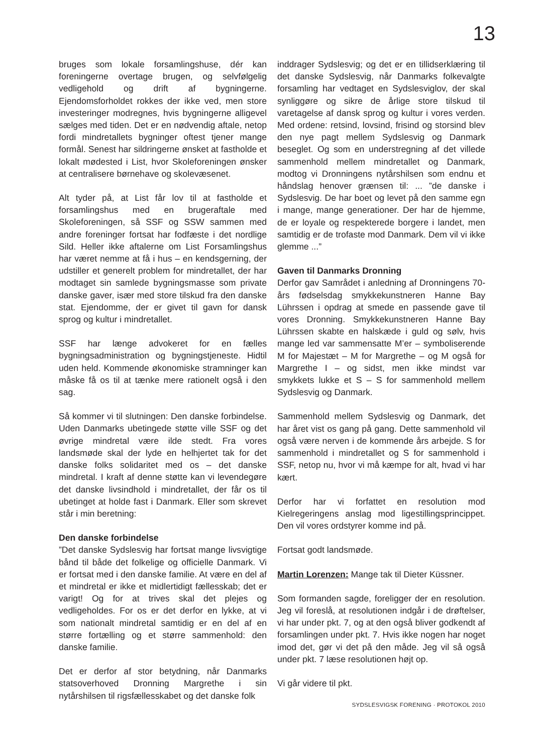13
bruges som lokale forsamlingshuse, dér kan foreningerne overtage brugen, og selvfølgelig vedligehold og drift af bygningerne. Ejendomsforholdet rokkes der ikke ved, men store investeringer modregnes, hvis bygningerne alligevel sælges med tiden. Det er en nødvendig aftale, netop fordi mindretallets bygninger oftest tjener mange formål. Senest har sildringerne ønsket at fastholde et lokalt mødested i List, hvor Skoleforeningen ønsker at centralisere børnehave og skolevæsenet.
Alt tyder på, at List får lov til at fastholde et forsamlingshus med en brugeraftale med Skoleforeningen, så SSF og SSW sammen med andre foreninger fortsat har fodfæste i det nordlige Sild. Heller ikke aftalerne om List Forsamlingshus har været nemme at få i hus – en kendsgerning, der udstiller et generelt problem for mindretallet, der har modtaget sin samlede bygningsmasse som private danske gaver, især med store tilskud fra den danske stat. Ejendomme, der er givet til gavn for dansk sprog og kultur i mindretallet.
SSF har længe advokeret for en fælles bygningsadministration og bygningstjeneste. Hidtil uden held. Kommende økonomiske stramninger kan måske få os til at tænke mere rationelt også i den sag.
Så kommer vi til slutningen: Den danske forbindelse. Uden Danmarks ubetingede støtte ville SSF og det øvrige mindretal være ilde stedt. Fra vores landsmøde skal der lyde en helhjertet tak for det danske folks solidaritet med os – det danske mindretal. I kraft af denne støtte kan vi levendegøre det danske livsindhold i mindretallet, der får os til ubetinget at holde fast i Danmark. Eller som skrevet står i min beretning:
Den danske forbindelse
”Det danske Sydslesvig har fortsat mange livsvigtige bånd til både det folkelige og officielle Danmark. Vi er fortsat med i den danske familie. At være en del af et mindretal er ikke et midlertidigt fællesskab; det er varigt! Og for at trives skal det plejes og vedligeholdes. For os er det derfor en lykke, at vi som nationalt mindretal samtidig er en del af en større fortælling og et større sammenhold: den danske familie.
Det er derfor af stor betydning, når Danmarks statsoverhoved Dronning Margrethe i sin nytårshilsen til rigsfællesskabet og det danske folk
inddrager Sydslesvig; og det er en tillidserklæring til det danske Sydslesvig, når Danmarks folkevalgte forsamling har vedtaget en Sydslesviglov, der skal synliggøre og sikre de årlige store tilskud til varetagelse af dansk sprog og kultur i vores verden. Med ordene: retsind, lovsind, frisind og storsind blev den nye pagt mellem Sydslesvig og Danmark beseglet. Og som en understregning af det villede sammenhold mellem mindretallet og Danmark, modtog vi Dronningens nytårshilsen som endnu et håndslag henover grænsen til: ... ”de danske i Sydslesvig. De har boet og levet på den samme egn i mange, mange generationer. Der har de hjemme, de er loyale og respekterede borgere i landet, men samtidig er de trofaste mod Danmark. Dem vil vi ikke glemme ...”
Gaven til Danmarks Dronning
Derfor gav Samrådet i anledning af Dronningens 70-års fødselsdag smykkekunstneren Hanne Bay Lührssen i opdrag at smede en passende gave til vores Dronning. Smykkekunstneren Hanne Bay Lührssen skabte en halskæde i guld og sølv, hvis mange led var sammensatte M’er – symboliserende M for Majestæt – M for Margrethe – og M også for Margrethe I – og sidst, men ikke mindst var smykkets lukke et S – S for sammenhold mellem Sydslesvig og Danmark.
Sammenhold mellem Sydslesvig og Danmark, det har året vist os gang på gang. Dette sammenhold vil også være nerven i de kommende års arbejde. S for sammenhold i mindretallet og S for sammenhold i SSF, netop nu, hvor vi må kæmpe for alt, hvad vi har kært.
Derfor har vi forfattet en resolution mod Kielregeringens anslag mod ligestillingsprincippet. Den vil vores ordstyrer komme ind på.
Fortsat godt landsmøde.
Martin Lorenzen: Mange tak til Dieter Küssner.
Som formanden sagde, foreligger der en resolution. Jeg vil foreslå, at resolutionen indgår i de drøftelser, vi har under pkt. 7, og at den også bliver godkendt af forsamlingen under pkt. 7. Hvis ikke nogen har noget imod det, gør vi det på den måde. Jeg vil så også under pkt. 7 læse resolutionen højt op.
Vi går videre til pkt.
SYDSLESVIGSK FORENING · PROTOKOL 2010